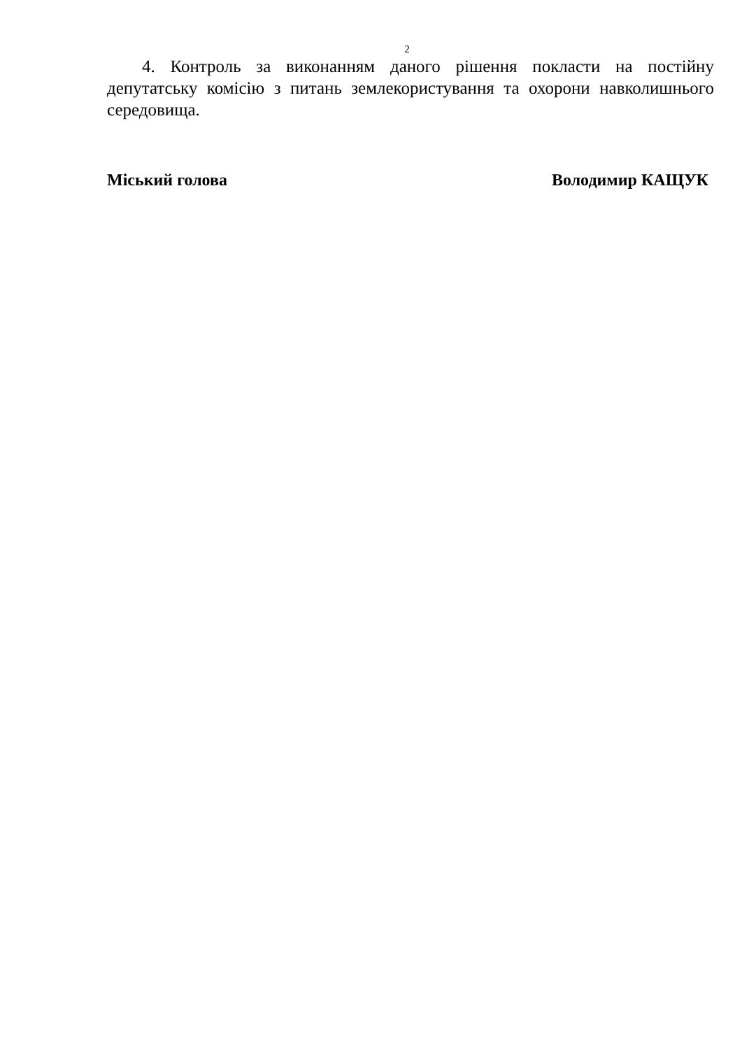2
4. Контроль за виконанням даного рішення покласти на постійну депутатську комісію з питань землекористування та охорони навколишнього середовища.
Міський голова Володимир КАЩУК